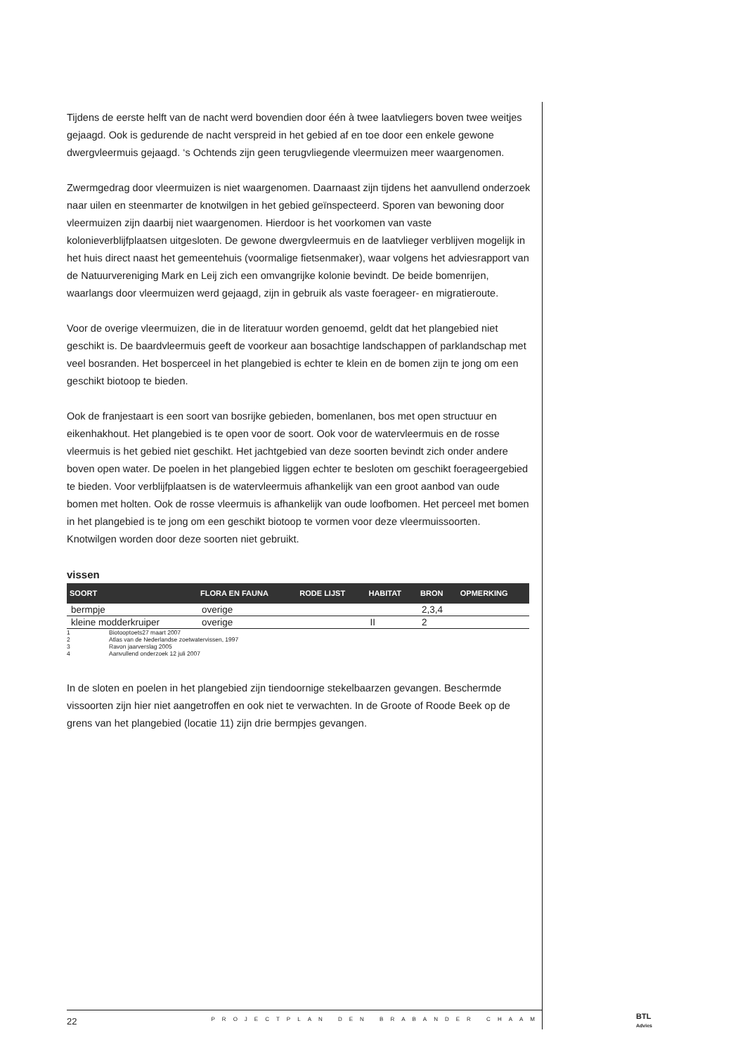Tijdens de eerste helft van de nacht werd bovendien door één à twee laatvliegers boven twee weitjes gejaagd. Ook is gedurende de nacht verspreid in het gebied af en toe door een enkele gewone dwergvleermuis gejaagd. ‘s Ochtends zijn geen terugvliegende vleermuizen meer waargenomen.
Zwermgedrag door vleermuizen is niet waargenomen. Daarnaast zijn tijdens het aanvullend onderzoek naar uilen en steenmarter de knotwilgen in het gebied geïnspecteerd. Sporen van bewoning door vleermuizen zijn daarbij niet waargenomen. Hierdoor is het voorkomen van vaste kolonieverblijfplaatsen uitgesloten. De gewone dwergvleermuis en de laatvlieger verblijven mogelijk in het huis direct naast het gemeentehuis (voormalige fietsenmaker), waar volgens het adviesrapport van de Natuurvereniging Mark en Leij zich een omvangrijke kolonie bevindt. De beide bomenrijen, waarlangs door vleermuizen werd gejaagd, zijn in gebruik als vaste foerageer- en migratieroute.
Voor de overige vleermuizen, die in de literatuur worden genoemd, geldt dat het plangebied niet geschikt is. De baardvleermuis geeft de voorkeur aan bosachtige landschappen of parklandschap met veel bosranden. Het bosperceel in het plangebied is echter te klein en de bomen zijn te jong om een geschikt biotoop te bieden.
Ook de franjestaart is een soort van bosrijke gebieden, bomenlanen, bos met open structuur en eikenhakhout. Het plangebied is te open voor de soort. Ook voor de watervleermuis en de rosse vleermuis is het gebied niet geschikt. Het jachtgebied van deze soorten bevindt zich onder andere boven open water. De poelen in het plangebied liggen echter te besloten om geschikt foerageergebied te bieden. Voor verblijfplaatsen is de watervleermuis afhankelijk van een groot aanbod van oude bomen met holten. Ook de rosse vleermuis is afhankelijk van oude loofbomen. Het perceel met bomen in het plangebied is te jong om een geschikt biotoop te vormen voor deze vleermuissoorten. Knotwilgen worden door deze soorten niet gebruikt.
vissen
| SOORT | FLORA EN FAUNA | RODE LIJST | HABITAT | BRON | OPMERKING |
| --- | --- | --- | --- | --- | --- |
| bermpje | overige | | | 2,3,4 | |
| kleine modderkruiper | overige | | II | 2 | |
1 Biotooptoets27 maart 2007
2 Atlas van de Nederlandse zoetwatervissen, 1997
3 Ravon jaarverslag 2005
4 Aanvullend onderzoek 12 juli 2007
In de sloten en poelen in het plangebied zijn tiendoornige stekelbaarzen gevangen. Beschermde vissoorten zijn hier niet aangetroffen en ook niet te verwachten. In de Groote of Roode Beek op de grens van het plangebied (locatie 11) zijn drie bermpjes gevangen.
22 PROJECTPLAN DEN BRABANDER CHAAM
BTL
Advies